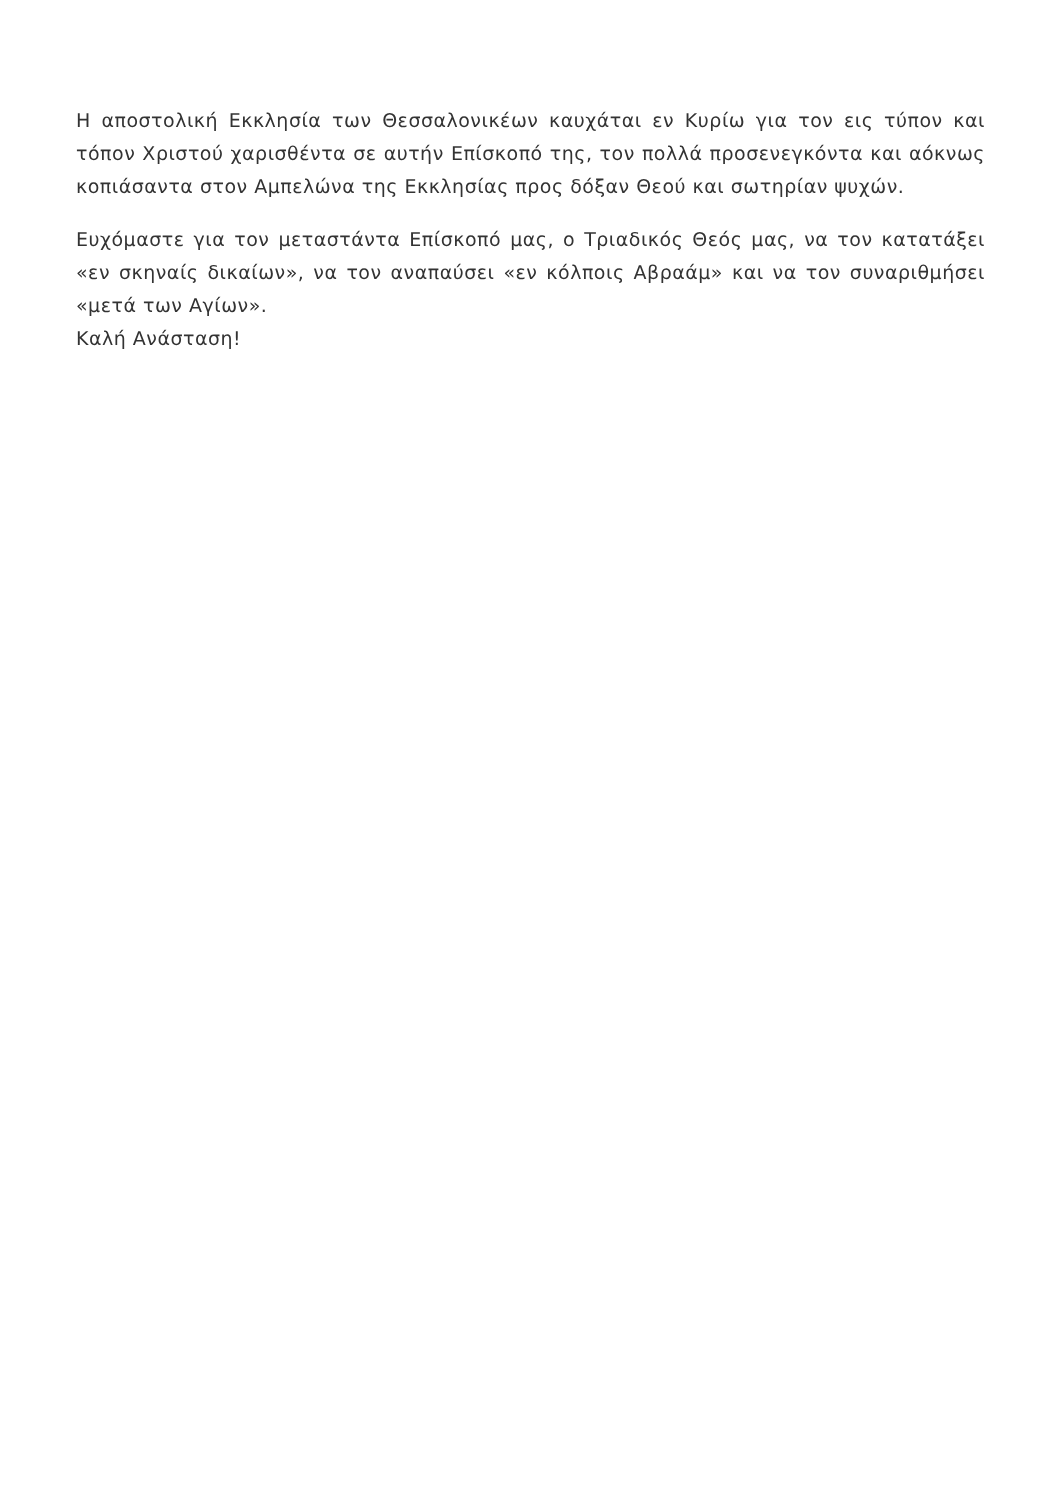Η αποστολική Εκκλησία των Θεσσαλονικέων καυχάται εν Κυρίω για τον εις τύπον και τόπον Χριστού χαρισθέντα σε αυτήν Επίσκοπό της, τον πολλά προσενεγκόντα και αόκνως κοπιάσαντα στον Αμπελώνα της Εκκλησίας προς δόξαν Θεού και σωτηρίαν ψυχών.
Ευχόμαστε για τον μεταστάντα Επίσκοπό μας, ο Τριαδικός Θεός μας, να τον κατατάξει «εν σκηναίς δικαίων», να τον αναπαύσει «εν κόλποις Αβραάμ» και να τον συναριθμήσει «μετά των Αγίων».
Καλή Ανάσταση!